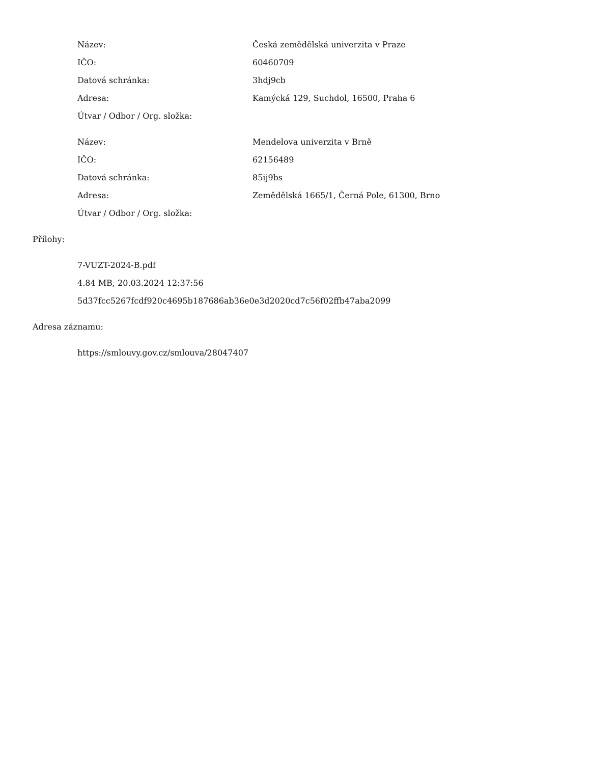| Název: | Česká zemědělská univerzita v Praze |
| IČO: | 60460709 |
| Datová schránka: | 3hdj9cb |
| Adresa: | Kamýcká 129, Suchdol, 16500, Praha 6 |
| Útvar / Odbor / Org. složka: | |
| Název: | Mendelova univerzita v Brně |
| IČO: | 62156489 |
| Datová schránka: | 85ij9bs |
| Adresa: | Zemědělská 1665/1, Černá Pole, 61300, Brno |
| Útvar / Odbor / Org. složka: | |
Přílohy:
7-VUZT-2024-B.pdf
4.84 MB, 20.03.2024 12:37:56
5d37fcc5267fcdf920c4695b187686ab36e0e3d2020cd7c56f02ffb47aba2099
Adresa záznamu:
https://smlouvy.gov.cz/smlouva/28047407